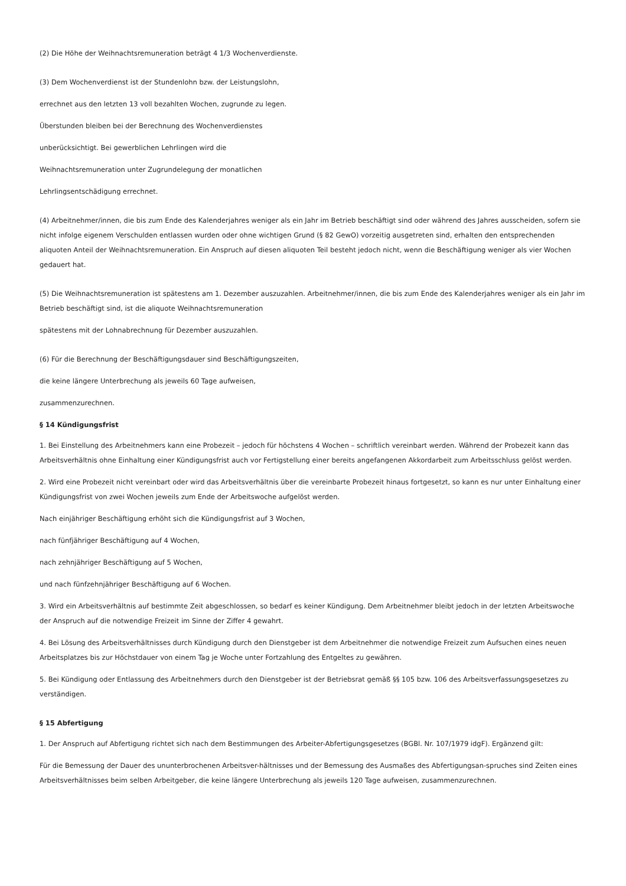(2) Die Höhe der Weihnachtsremuneration beträgt 4 1/3 Wochenverdienste.
(3) Dem Wochenverdienst ist der Stundenlohn bzw. der Leistungslohn,
errechnet aus den letzten 13 voll bezahlten Wochen, zugrunde zu legen.
Überstunden bleiben bei der Berechnung des Wochenverdienstes
unberücksichtigt. Bei gewerblichen Lehrlingen wird die
Weihnachtsremuneration unter Zugrundelegung der monatlichen
Lehrlingsentschädigung errechnet.
(4) Arbeitnehmer/innen, die bis zum Ende des Kalenderjahres weniger als ein Jahr im Betrieb beschäftigt sind oder während des Jahres ausscheiden, sofern sie nicht infolge eigenem Verschulden entlassen wurden oder ohne wichtigen Grund (§ 82 GewO) vorzeitig ausgetreten sind, erhalten den entsprechenden aliquoten Anteil der Weihnachtsremuneration. Ein Anspruch auf diesen aliquoten Teil besteht jedoch nicht, wenn die Beschäftigung weniger als vier Wochen gedauert hat.
(5) Die Weihnachtsremuneration ist spätestens am 1. Dezember auszuzahlen. Arbeitnehmer/innen, die bis zum Ende des Kalenderjahres weniger als ein Jahr im Betrieb beschäftigt sind, ist die aliquote Weihnachtsremuneration
spätestens mit der Lohnabrechnung für Dezember auszuzahlen.
(6) Für die Berechnung der Beschäftigungsdauer sind Beschäftigungszeiten,
die keine längere Unterbrechung als jeweils 60 Tage aufweisen,
zusammenzurechnen.
§ 14 Kündigungsfrist
1. Bei Einstellung des Arbeitnehmers kann eine Probezeit – jedoch für höchstens 4 Wochen – schriftlich vereinbart werden. Während der Probezeit kann das Arbeitsverhältnis ohne Einhaltung einer Kündigungsfrist auch vor Fertigstellung einer bereits angefangenen Akkordarbeit zum Arbeitsschluss gelöst werden.
2. Wird eine Probezeit nicht vereinbart oder wird das Arbeitsverhältnis über die vereinbarte Probezeit hinaus fortgesetzt, so kann es nur unter Einhaltung einer Kündigungsfrist von zwei Wochen jeweils zum Ende der Arbeitswoche aufgelöst werden.
Nach einjähriger Beschäftigung erhöht sich die Kündigungsfrist auf 3 Wochen,
nach fünfjähriger Beschäftigung auf 4 Wochen,
nach zehnjähriger Beschäftigung auf 5 Wochen,
und nach fünfzehnjähriger Beschäftigung auf 6 Wochen.
3. Wird ein Arbeitsverhältnis auf bestimmte Zeit abgeschlossen, so bedarf es keiner Kündigung. Dem Arbeitnehmer bleibt jedoch in der letzten Arbeitswoche der Anspruch auf die notwendige Freizeit im Sinne der Ziffer 4 gewahrt.
4. Bei Lösung des Arbeitsverhältnisses durch Kündigung durch den Dienstgeber ist dem Arbeitnehmer die notwendige Freizeit zum Aufsuchen eines neuen Arbeitsplatzes bis zur Höchstdauer von einem Tag je Woche unter Fortzahlung des Entgeltes zu gewähren.
5. Bei Kündigung oder Entlassung des Arbeitnehmers durch den Dienstgeber ist der Betriebsrat gemäß §§ 105 bzw. 106 des Arbeitsverfassungsgesetzes zu verständigen.
§ 15 Abfertigung
1. Der Anspruch auf Abfertigung richtet sich nach dem Bestimmungen des Arbeiter-Abfertigungsgesetzes (BGBl. Nr. 107/1979 idgF). Ergänzend gilt:
Für die Bemessung der Dauer des ununterbrochenen Arbeitsver-hältnisses und der Bemessung des Ausmaßes des Abfertigungsan-spruches sind Zeiten eines Arbeitsverhältnisses beim selben Arbeitgeber, die keine längere Unterbrechung als jeweils 120 Tage aufweisen, zusammenzurechnen.